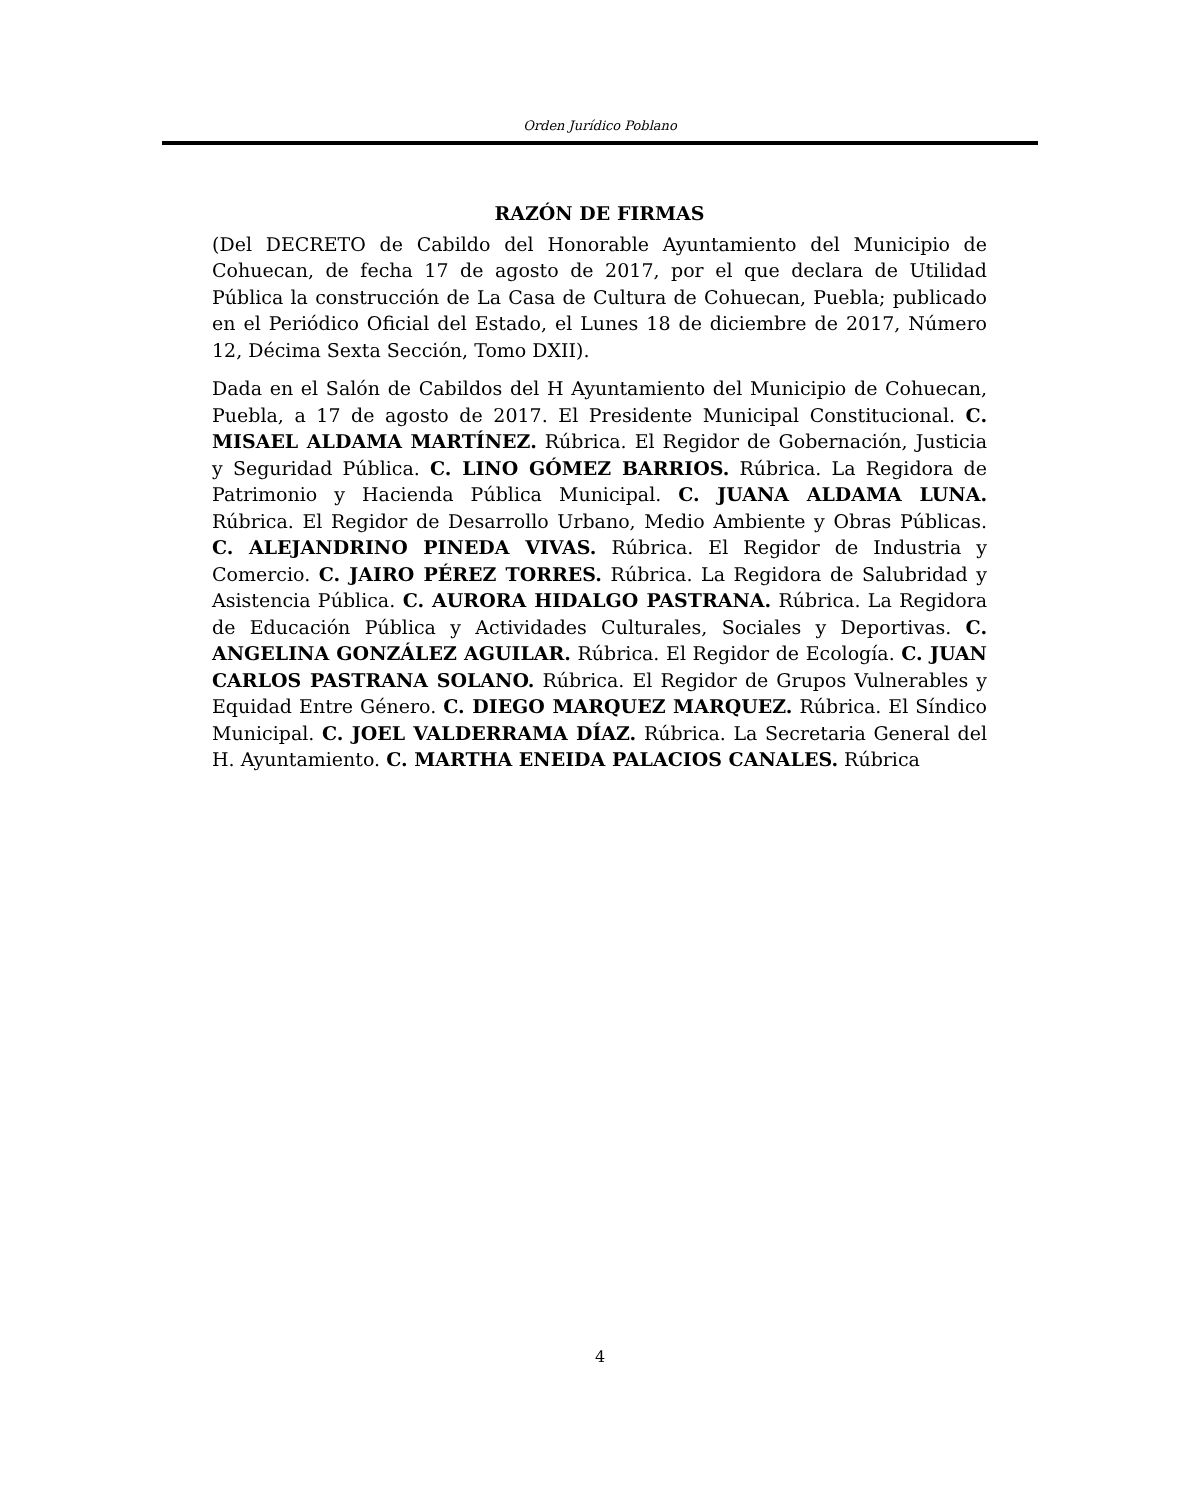Orden Jurídico Poblano
RAZÓN DE FIRMAS
(Del DECRETO de Cabildo del Honorable Ayuntamiento del Municipio de Cohuecan, de fecha 17 de agosto de 2017, por el que declara de Utilidad Pública la construcción de La Casa de Cultura de Cohuecan, Puebla; publicado en el Periódico Oficial del Estado, el Lunes 18 de diciembre de 2017, Número 12, Décima Sexta Sección, Tomo DXII).
Dada en el Salón de Cabildos del H Ayuntamiento del Municipio de Cohuecan, Puebla, a 17 de agosto de 2017. El Presidente Municipal Constitucional. C. MISAEL ALDAMA MARTÍNEZ. Rúbrica. El Regidor de Gobernación, Justicia y Seguridad Pública. C. LINO GÓMEZ BARRIOS. Rúbrica. La Regidora de Patrimonio y Hacienda Pública Municipal. C. JUANA ALDAMA LUNA. Rúbrica. El Regidor de Desarrollo Urbano, Medio Ambiente y Obras Públicas. C. ALEJANDRINO PINEDA VIVAS. Rúbrica. El Regidor de Industria y Comercio. C. JAIRO PÉREZ TORRES. Rúbrica. La Regidora de Salubridad y Asistencia Pública. C. AURORA HIDALGO PASTRANA. Rúbrica. La Regidora de Educación Pública y Actividades Culturales, Sociales y Deportivas. C. ANGELINA GONZÁLEZ AGUILAR. Rúbrica. El Regidor de Ecología. C. JUAN CARLOS PASTRANA SOLANO. Rúbrica. El Regidor de Grupos Vulnerables y Equidad Entre Género. C. DIEGO MARQUEZ MARQUEZ. Rúbrica. El Síndico Municipal. C. JOEL VALDERRAMA DÍAZ. Rúbrica. La Secretaria General del H. Ayuntamiento. C. MARTHA ENEIDA PALACIOS CANALES. Rúbrica
4